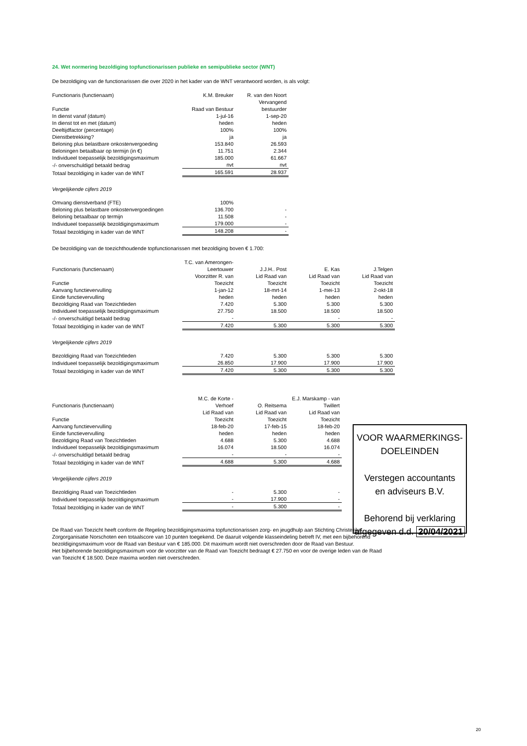24. Wet normering bezoldiging topfunctionarissen publieke en semipublieke sector (WNT)
De bezoldiging van de functionarissen die over 2020 in het kader van de WNT verantwoord worden, is als volgt:
| Functionaris (functienaam) | K.M. Breuker | R. van den Noort |
| Functie | Raad van Bestuur | Vervangend bestuurder |
| In dienst vanaf (datum) | 1-jul-16 | 1-sep-20 |
| In dienst tot en met (datum) | heden | heden |
| Deeltijdfactor (percentage) | 100% | 100% |
| Dienstbetrekking? | ja | ja |
| Beloning plus belastbare onkostenvergoeding | 153.840 | 26.593 |
| Beloningen betaalbaar op termijn (in €) | 11.751 | 2.344 |
| Individueel toepasselijk bezoldigingsmaximum | 185.000 | 61.667 |
| -/- onverschuldigd betaald bedrag | nvt | nvt |
| Totaal bezoldiging in kader van de WNT | 165.591 | 28.937 |
Vergelijkende cijfers 2019
| Omvang dienstverband (FTE) | 100% | |
| Beloning plus belastbare onkostenvergoedingen | 136.700 | - |
| Beloning betaalbaar op termijn | 11.508 | - |
| Individueel toepasselijk bezoldigingsmaximum | 179.000 | - |
| Totaal bezoldiging in kader van de WNT | 148.208 | - |
De bezoldiging van de toezichthoudende topfunctionarissen met bezoldiging boven € 1.700:
| Functionaris (functienaam) | T.C. van Amerongen-Leertouwer | J.J.H.. Post | E. Kas | J.Telgen |
| Functie | Voorzitter R. van Toezicht | Lid Raad van Toezicht | Lid Raad van Toezicht | Lid Raad van Toezicht |
| Aanvang functievervulling | 1-jan-12 | 18-mrt-14 | 1-mei-13 | 2-okt-18 |
| Einde functievervulling | heden | heden | heden | heden |
| Bezoldiging Raad van Toezichtleden | 7.420 | 5.300 | 5.300 | 5.300 |
| Individueel toepasselijk bezoldigingsmaximum | 27.750 | 18.500 | 18.500 | 18.500 |
| -/- onverschuldigd betaald bedrag | - | | - | - |
| Totaal bezoldiging in kader van de WNT | 7.420 | 5.300 | 5.300 | 5.300 |
Vergelijkende cijfers 2019
| Bezoldiging Raad van Toezichtleden | 7.420 | 5.300 | 5.300 | 5.300 |
| Individueel toepasselijk bezoldigingsmaximum | 26.850 | 17.900 | 17.900 | 17.900 |
| Totaal bezoldiging in kader van de WNT | 7.420 | 5.300 | 5.300 | 5.300 |
| Functionaris (functienaam) | M.C. de Korte - Verhoef | O. Reitsema | E.J. Marskamp - van Twillert |
| Functie | Lid Raad van Toezicht | Lid Raad van Toezicht | Lid Raad van Toezicht |
| Aanvang functievervulling | 18-feb-20 | 17-feb-15 | 18-feb-20 |
| Einde functievervulling | heden | heden | heden |
| Bezoldiging Raad van Toezichtleden | 4.688 | 5.300 | 4.688 |
| Individueel toepasselijk bezoldigingsmaximum | 16.074 | 18.500 | 16.074 |
| -/- onverschuldigd betaald bedrag | - | - | - |
| Totaal bezoldiging in kader van de WNT | 4.688 | 5.300 | 4.688 |
Vergelijkende cijfers 2019
| Bezoldiging Raad van Toezichtleden | - | 5.300 | - |
| Individueel toepasselijk bezoldigingsmaximum | - | 17.900 | - |
| Totaal bezoldiging in kader van de WNT | - | 5.300 | - |
De Raad van Toezicht heeft conform de Regeling bezoldigingsmaxima topfunctionarissen zorg- en jeugdhulp aan Stichting Christelijke Zorgorganisatie Norschoten een totaalscore van 10 punten toegekend. De daaruit volgende klasseindeling betreft IV, met een bijbehorend bezoldigingsmaximum voor de Raad van Bestuur van € 185.000. Dit maximum wordt niet overschreden door de Raad van Bestuur.
Het bijbehorende bezoldigingsmaximum voor de voorzitter van de Raad van Toezicht bedraagt € 27.750 en voor de overige leden van de Raad van Toezicht € 18.500. Deze maxima worden niet overschreden.
VOOR WAARMERKINGS-
DOELEINDEN
Verstegen accountants
en adviseurs B.V.
Behorend bij verklaring
afgegeven d.d. 20/04/2021
20